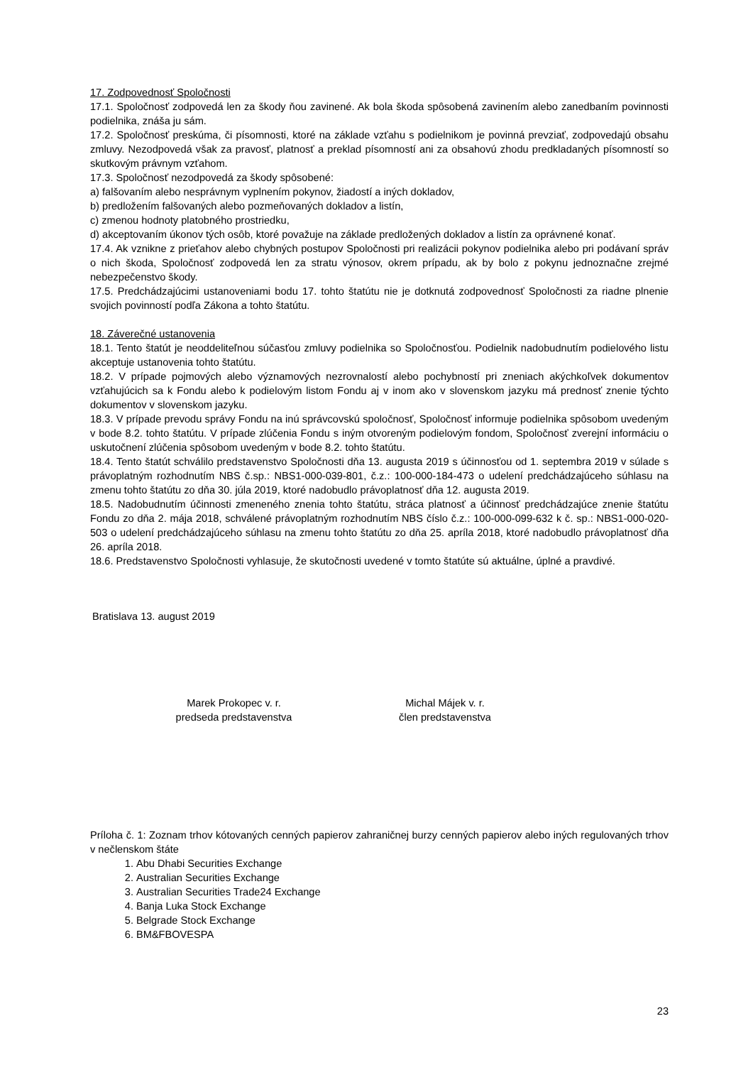17. Zodpovednosť Spoločnosti
17.1. Spoločnosť zodpovedá len za škody ňou zavinené. Ak bola škoda spôsobená zavinením alebo zanedbaním povinnosti podielnika, znáša ju sám.
17.2. Spoločnosť preskúma, či písomnosti, ktoré na základe vzťahu s podielnikom je povinná prevziať, zodpovedajú obsahu zmluvy. Nezodpovedá však za pravosť, platnosť a preklad písomností ani za obsahovú zhodu predkladaných písomností so skutkovým právnym vzťahom.
17.3. Spoločnosť nezodpovedá za škody spôsobené:
a) falšovaním alebo nesprávnym vyplnením pokynov, žiadostí a iných dokladov,
b) predložením falšovaných alebo pozmeňovaných dokladov a listín,
c) zmenou hodnoty platobného prostriedku,
d) akceptovaním úkonov tých osôb, ktoré považuje na základe predložených dokladov a listín za oprávnené konať.
17.4. Ak vznikne z prieťahov alebo chybných postupov Spoločnosti pri realizácii pokynov podielnika alebo pri podávaní správ o nich škoda, Spoločnosť zodpovedá len za stratu výnosov, okrem prípadu, ak by bolo z pokynu jednoznačne zrejmé nebezpečenstvo škody.
17.5. Predchádzajúcimi ustanoveniami bodu 17. tohto štatútu nie je dotknutá zodpovednosť Spoločnosti za riadne plnenie svojich povinností podľa Zákona a tohto štatútu.
18. Záverečné ustanovenia
18.1. Tento štatút je neoddeliteľnou súčasťou zmluvy podielnika so Spoločnosťou. Podielnik nadobudnutím podielového listu akceptuje ustanovenia tohto štatútu.
18.2. V prípade pojmových alebo významových nezrovnalostí alebo pochybností pri zneniach akýchkoľvek dokumentov vzťahujúcich sa k Fondu alebo k podielovým listom Fondu aj v inom ako v slovenskom jazyku má prednosť znenie týchto dokumentov v slovenskom jazyku.
18.3. V prípade prevodu správy Fondu na inú správcovskú spoločnosť, Spoločnosť informuje podielnika spôsobom uvedeným v bode 8.2. tohto štatútu. V prípade zlúčenia Fondu s iným otvoreným podielovým fondom, Spoločnosť zverejní informáciu o uskutočnení zlúčenia spôsobom uvedeným v bode 8.2. tohto štatútu.
18.4. Tento štatút schválilo predstavenstvo Spoločnosti dňa 13. augusta 2019 s účinnosťou od 1. septembra 2019 v súlade s právoplatným rozhodnutím NBS č.sp.: NBS1-000-039-801, č.z.: 100-000-184-473 o udelení predchádzajúceho súhlasu na zmenu tohto štatútu zo dňa 30. júla 2019, ktoré nadobudlo právoplatnosť dňa 12. augusta 2019.
18.5. Nadobudnutím účinnosti zmeneného znenia tohto štatútu, stráca platnosť a účinnosť predchádzajúce znenie štatútu Fondu zo dňa 2. mája 2018, schválené právoplatným rozhodnutím NBS číslo č.z.: 100-000-099-632 k č. sp.: NBS1-000-020-503 o udelení predchádzajúceho súhlasu na zmenu tohto štatútu zo dňa 25. apríla 2018, ktoré nadobudlo právoplatnosť dňa 26. apríla 2018.
18.6. Predstavenstvo Spoločnosti vyhlasuje, že skutočnosti uvedené v tomto štatúte sú aktuálne, úplné a pravdivé.
Bratislava 13. august 2019
Marek Prokopec v. r.
predseda predstavenstva
Michal Májek v. r.
člen predstavenstva
Príloha č. 1: Zoznam trhov kótovaných cenných papierov zahraničnej burzy cenných papierov alebo iných regulovaných trhov v nečlenskom štáte
1. Abu Dhabi Securities Exchange
2. Australian Securities Exchange
3. Australian Securities Trade24 Exchange
4. Banja Luka Stock Exchange
5. Belgrade Stock Exchange
6. BM&FBOVESPA
23